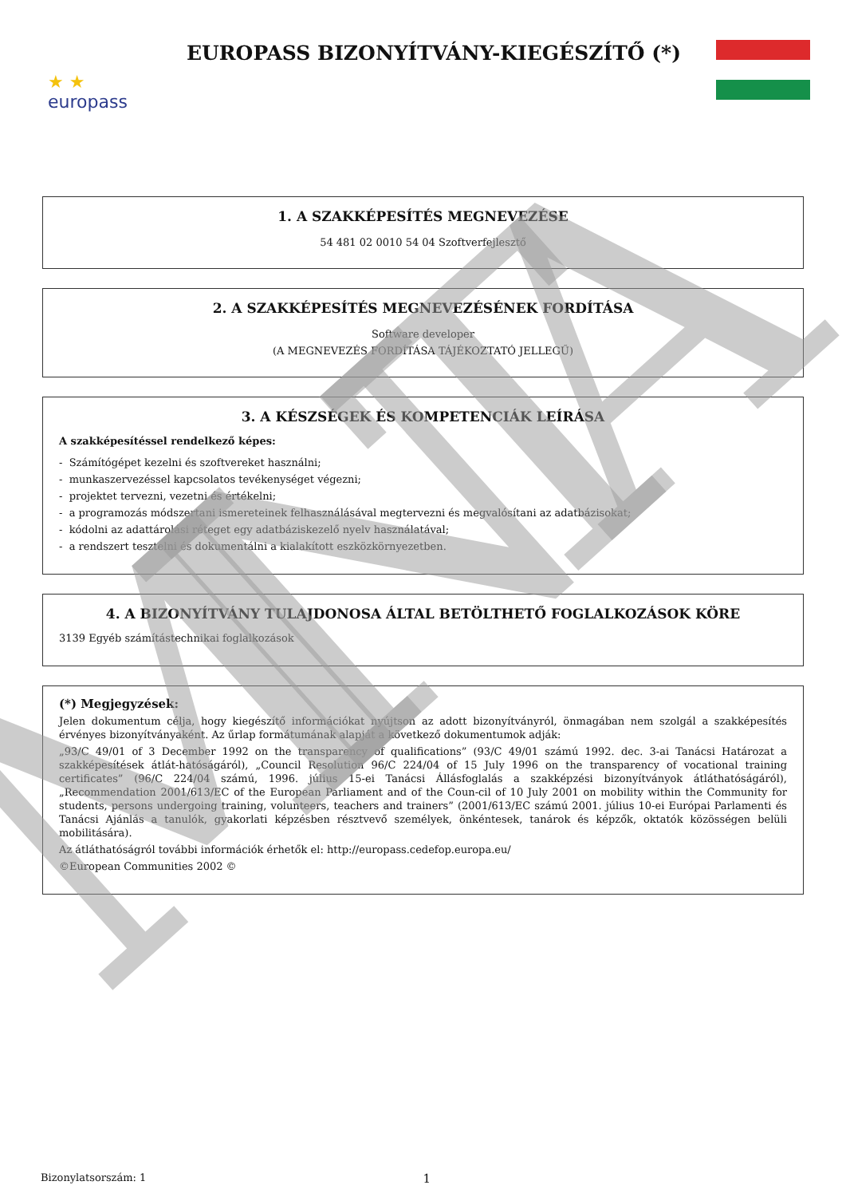★ ★
europass
EUROPASS BIZONYÍTVÁNY-KIEGÉSZÍTŐ (*)
1. A SZAKKÉPESÍTÉS MEGNEVEZÉSE
54 481 02 0010 54 04 Szoftverfejlesztő
2. A SZAKKÉPESÍTÉS MEGNEVEZÉSÉNEK FORDÍTÁSA
Software developer
(A MEGNEVEZÉS FORDÍTÁSA TÁJÉKOZTATÓ JELLEGŰ)
3. A KÉSZSÉGEK ÉS KOMPETENCIÁK LEÍRÁSA
A szakképesítéssel rendelkező képes:
- Számítógépet kezelni és szoftvereket használni;
- munkaszervezéssel kapcsolatos tevékenységet végezni;
- projektet tervezni, vezetni és értékelni;
- a programozás módszertani ismereteinek felhasználásával megtervezni és megvalósítani az adatbázisokat;
- kódolni az adattárolási réteget egy adatbáziskezelő nyelv használatával;
- a rendszert tesztelni és dokumentálni a kialakított eszközkörnyezetben.
4. A BIZONYÍTVÁNY TULAJDONOSA ÁLTAL BETÖLTHETŐ FOGLALKOZÁSOK KÖRE
3139 Egyéb számítástechnikai foglalkozások
(*) Megjegyzések:
Jelen dokumentum célja, hogy kiegészítő információkat nyújtson az adott bizonyítványról, önmagában nem szolgál a szakképesítés érvényes bizonyítványaként. Az űrlap formátumának alapját a következő dokumentumok adják:
„93/C 49/01 of 3 December 1992 on the transparency of qualifications” (93/C 49/01 számú 1992. dec. 3-ai Tanácsi Határozat a szakképesítések átlát-hatóságáról), „Council Resolution 96/C 224/04 of 15 July 1996 on the transparency of vocational training certificates” (96/C 224/04 számú, 1996. július 15-ei Tanácsi Állásfoglalás a szakképzési bizonyítványok átláthatóságáról), „Recommendation 2001/613/EC of the European Parliament and of the Coun-cil of 10 July 2001 on mobility within the Community for students, persons undergoing training, volunteers, teachers and trainers” (2001/613/EC számú 2001. július 10-ei Európai Parlamenti és Tanácsi Ajánlás a tanulók, gyakorlati képzésben résztvevő személyek, önkéntesek, tanárok és képzők, oktatók közösségen belüli mobilitására).
Az átláthatóságról további információk érhetők el: http://europass.cedefop.europa.eu/
©European Communities 2002 ©
Bizonylatsorszám: 1
1
MINTA